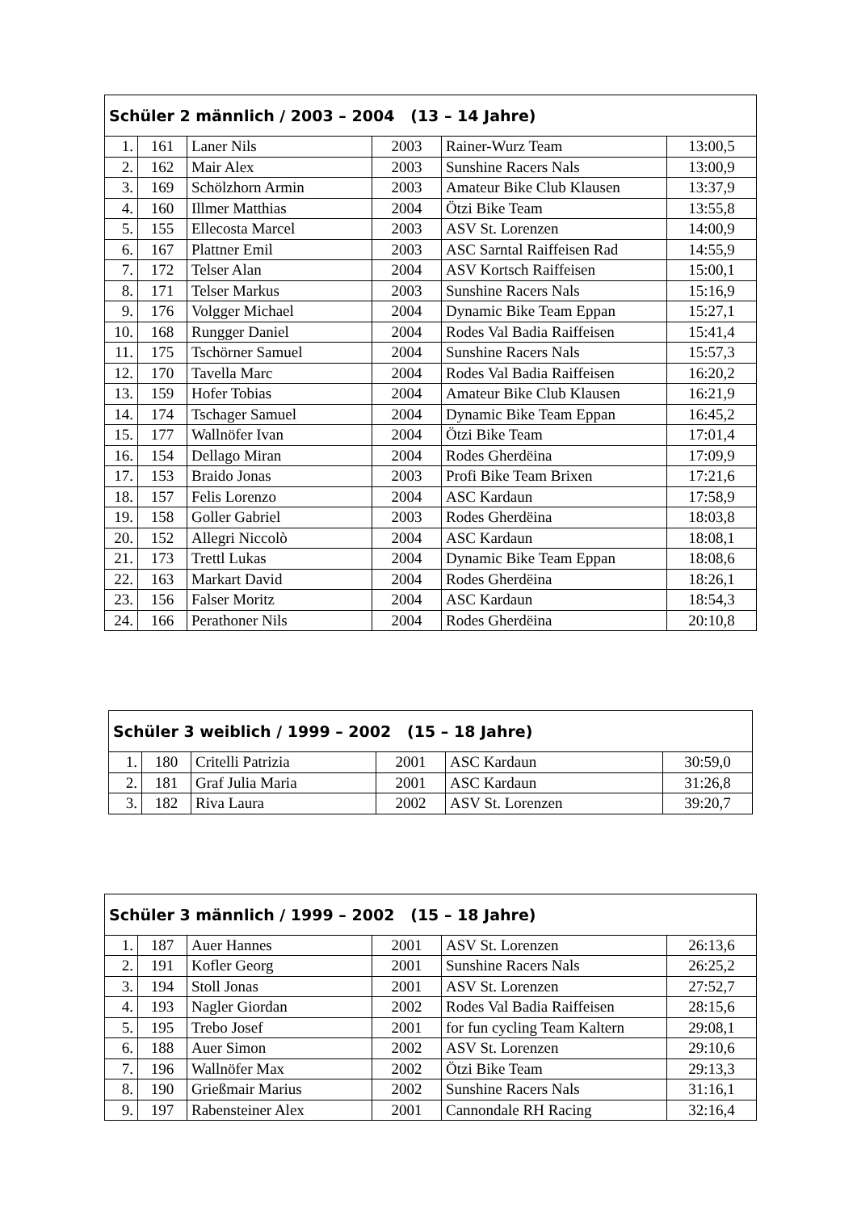| Schüler 2 männlich / 2003 – 2004 (13 – 14 Jahre) | | | | | |
| --- | --- | --- | --- | --- | --- |
| 1. | 161 | Laner Nils | 2003 | Rainer-Wurz Team | 13:00,5 |
| 2. | 162 | Mair Alex | 2003 | Sunshine Racers Nals | 13:00,9 |
| 3. | 169 | Schölzhorn Armin | 2003 | Amateur Bike Club Klausen | 13:37,9 |
| 4. | 160 | Illmer Matthias | 2004 | Ötzi Bike Team | 13:55,8 |
| 5. | 155 | Ellecosta Marcel | 2003 | ASV St. Lorenzen | 14:00,9 |
| 6. | 167 | Plattner Emil | 2003 | ASC Sarntal Raiffeisen Rad | 14:55,9 |
| 7. | 172 | Telser Alan | 2004 | ASV Kortsch Raiffeisen | 15:00,1 |
| 8. | 171 | Telser Markus | 2003 | Sunshine Racers Nals | 15:16,9 |
| 9. | 176 | Volgger Michael | 2004 | Dynamic Bike Team Eppan | 15:27,1 |
| 10. | 168 | Rungger Daniel | 2004 | Rodes Val Badia Raiffeisen | 15:41,4 |
| 11. | 175 | Tschörner Samuel | 2004 | Sunshine Racers Nals | 15:57,3 |
| 12. | 170 | Tavella Marc | 2004 | Rodes Val Badia Raiffeisen | 16:20,2 |
| 13. | 159 | Hofer Tobias | 2004 | Amateur Bike Club Klausen | 16:21,9 |
| 14. | 174 | Tschager Samuel | 2004 | Dynamic Bike Team Eppan | 16:45,2 |
| 15. | 177 | Wallnöfer Ivan | 2004 | Ötzi Bike Team | 17:01,4 |
| 16. | 154 | Dellago Miran | 2004 | Rodes Gherdëina | 17:09,9 |
| 17. | 153 | Braido Jonas | 2003 | Profi Bike Team Brixen | 17:21,6 |
| 18. | 157 | Felis Lorenzo | 2004 | ASC Kardaun | 17:58,9 |
| 19. | 158 | Goller Gabriel | 2003 | Rodes Gherdëina | 18:03,8 |
| 20. | 152 | Allegri Niccolò | 2004 | ASC Kardaun | 18:08,1 |
| 21. | 173 | Trettl Lukas | 2004 | Dynamic Bike Team Eppan | 18:08,6 |
| 22. | 163 | Markart David | 2004 | Rodes Gherdëina | 18:26,1 |
| 23. | 156 | Falser Moritz | 2004 | ASC Kardaun | 18:54,3 |
| 24. | 166 | Perathoner Nils | 2004 | Rodes Gherdëina | 20:10,8 |
| Schüler 3 weiblich / 1999 – 2002 (15 – 18 Jahre) | | | | | |
| --- | --- | --- | --- | --- | --- |
| 1. | 180 | Critelli Patrizia | 2001 | ASC Kardaun | 30:59,0 |
| 2. | 181 | Graf Julia Maria | 2001 | ASC Kardaun | 31:26,8 |
| 3. | 182 | Riva Laura | 2002 | ASV St. Lorenzen | 39:20,7 |
| Schüler 3 männlich / 1999 – 2002 (15 – 18 Jahre) | | | | | |
| --- | --- | --- | --- | --- | --- |
| 1. | 187 | Auer Hannes | 2001 | ASV St. Lorenzen | 26:13,6 |
| 2. | 191 | Kofler Georg | 2001 | Sunshine Racers Nals | 26:25,2 |
| 3. | 194 | Stoll Jonas | 2001 | ASV St. Lorenzen | 27:52,7 |
| 4. | 193 | Nagler Giordan | 2002 | Rodes Val Badia Raiffeisen | 28:15,6 |
| 5. | 195 | Trebo Josef | 2001 | for fun cycling Team Kaltern | 29:08,1 |
| 6. | 188 | Auer Simon | 2002 | ASV St. Lorenzen | 29:10,6 |
| 7. | 196 | Wallnöfer Max | 2002 | Ötzi Bike Team | 29:13,3 |
| 8. | 190 | Grießmair Marius | 2002 | Sunshine Racers Nals | 31:16,1 |
| 9. | 197 | Rabensteiner Alex | 2001 | Cannondale RH Racing | 32:16,4 |